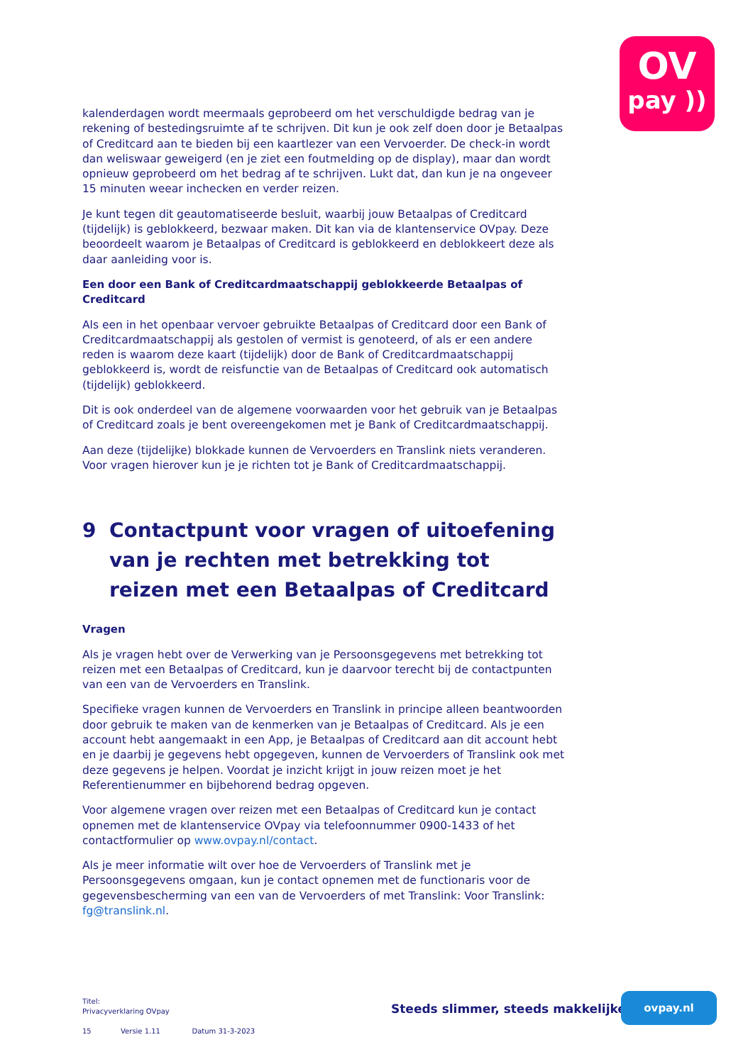OV
pay ))
kalenderdagen wordt meermaals geprobeerd om het verschuldigde bedrag van je rekening of bestedingsruimte af te schrijven. Dit kun je ook zelf doen door je Betaalpas of Creditcard aan te bieden bij een kaartlezer van een Vervoerder. De check-in wordt dan weliswaar geweigerd (en je ziet een foutmelding op de display), maar dan wordt opnieuw geprobeerd om het bedrag af te schrijven. Lukt dat, dan kun je na ongeveer 15 minuten weear inchecken en verder reizen.
Je kunt tegen dit geautomatiseerde besluit, waarbij jouw Betaalpas of Creditcard (tijdelijk) is geblokkeerd, bezwaar maken. Dit kan via de klantenservice OVpay. Deze beoordeelt waarom je Betaalpas of Creditcard is geblokkeerd en deblokkeert deze als daar aanleiding voor is.
Een door een Bank of Creditcardmaatschappij geblokkeerde Betaalpas of Creditcard
Als een in het openbaar vervoer gebruikte Betaalpas of Creditcard door een Bank of Creditcardmaatschappij als gestolen of vermist is genoteerd, of als er een andere reden is waarom deze kaart (tijdelijk) door de Bank of Creditcardmaatschappij geblokkeerd is, wordt de reisfunctie van de Betaalpas of Creditcard ook automatisch (tijdelijk) geblokkeerd.
Dit is ook onderdeel van de algemene voorwaarden voor het gebruik van je Betaalpas of Creditcard zoals je bent overeengekomen met je Bank of Creditcardmaatschappij.
Aan deze (tijdelijke) blokkade kunnen de Vervoerders en Translink niets veranderen. Voor vragen hierover kun je je richten tot je Bank of Creditcardmaatschappij.
9 Contactpunt voor vragen of uitoefening van je rechten met betrekking tot reizen met een Betaalpas of Creditcard
Vragen
Als je vragen hebt over de Verwerking van je Persoonsgegevens met betrekking tot reizen met een Betaalpas of Creditcard, kun je daarvoor terecht bij de contactpunten van een van de Vervoerders en Translink.
Specifieke vragen kunnen de Vervoerders en Translink in principe alleen beantwoorden door gebruik te maken van de kenmerken van je Betaalpas of Creditcard. Als je een account hebt aangemaakt in een App, je Betaalpas of Creditcard aan dit account hebt en je daarbij je gegevens hebt opgegeven, kunnen de Vervoerders of Translink ook met deze gegevens je helpen. Voordat je inzicht krijgt in jouw reizen moet je het Referentienummer en bijbehorend bedrag opgeven.
Voor algemene vragen over reizen met een Betaalpas of Creditcard kun je contact opnemen met de klantenservice OVpay via telefoonnummer 0900-1433 of het contactformulier op www.ovpay.nl/contact.
Als je meer informatie wilt over hoe de Vervoerders of Translink met je Persoonsgegevens omgaan, kun je contact opnemen met de functionaris voor de gegevensbescherming van een van de Vervoerders of met Translink: Voor Translink: fg@translink.nl.
Titel:
Privacyverklaring OVpay
15 Versie 1.11 Datum 31-3-2023
Steeds slimmer, steeds makkelijker
ovpay.nl